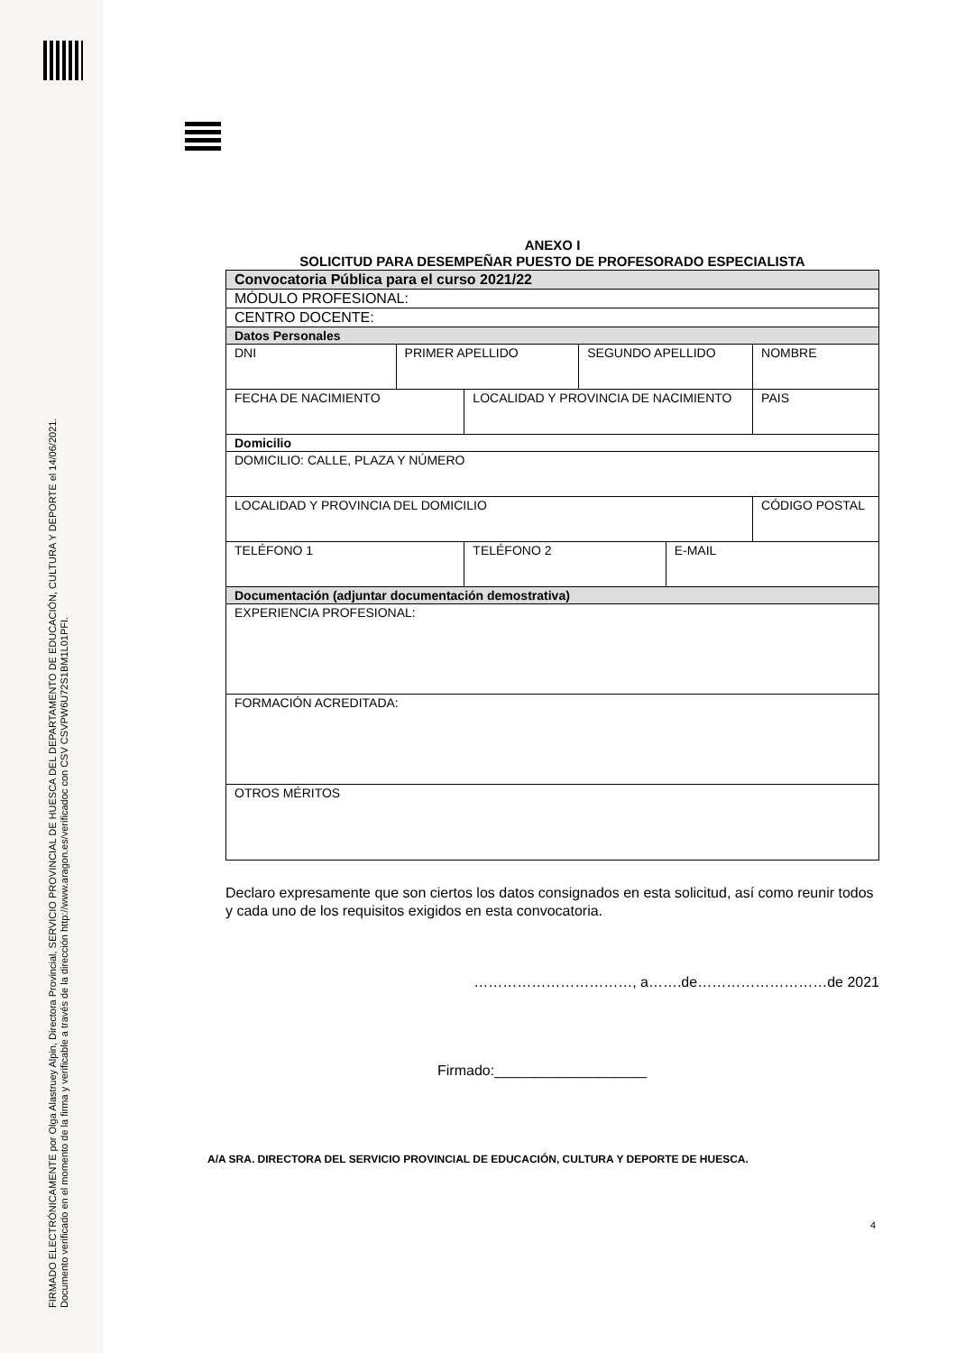FIRMADO ELECTRÓNICAMENTE por Olga Alastruey Alpin, Directora Provincial, SERVICIO PROVINCIAL DE HUESCA DEL DEPARTAMENTO DE EDUCACIÓN, CULTURA Y DEPORTE el 14/06/2021.
Documento verificado en el momento de la firma y verificable a través de la dirección http://www.aragon.es/verificadoc con CSV CSVPW6U72S1BM1L01PFI.
ANEXO I
SOLICITUD PARA DESEMPEÑAR PUESTO DE PROFESORADO ESPECIALISTA
| Convocatoria Pública para el curso 2021/22 | | | | | |
| MÓDULO PROFESIONAL: | | | | | |
| CENTRO DOCENTE: | | | | | |
| Datos Personales | | | | | |
| DNI | PRIMER APELLIDO | | SEGUNDO APELLIDO | | NOMBRE |
| FECHA DE NACIMIENTO | | LOCALIDAD Y PROVINCIA DE NACIMIENTO | | | PAIS |
| Domicilio | | | | | |
| DOMICILIO: CALLE, PLAZA Y NÚMERO | | | | | |
| LOCALIDAD Y PROVINCIA DEL DOMICILIO | | | | | CÓDIGO POSTAL |
| TELÉFONO 1 | | TELÉFONO 2 | | E-MAIL | |
| Documentación (adjuntar documentación demostrativa) | | | | | |
| EXPERIENCIA PROFESIONAL: | | | | | |
| FORMACIÓN ACREDITADA: | | | | | |
| OTROS MÉRITOS | | | | | |
Declaro expresamente que son ciertos los datos consignados en esta solicitud, así como reunir todos y cada uno de los requisitos exigidos en esta convocatoria.
……………………………, a…….de………………………de 2021
Firmado:___________________
A/A SRA. DIRECTORA DEL SERVICIO PROVINCIAL DE EDUCACIÓN, CULTURA Y DEPORTE DE HUESCA.
4